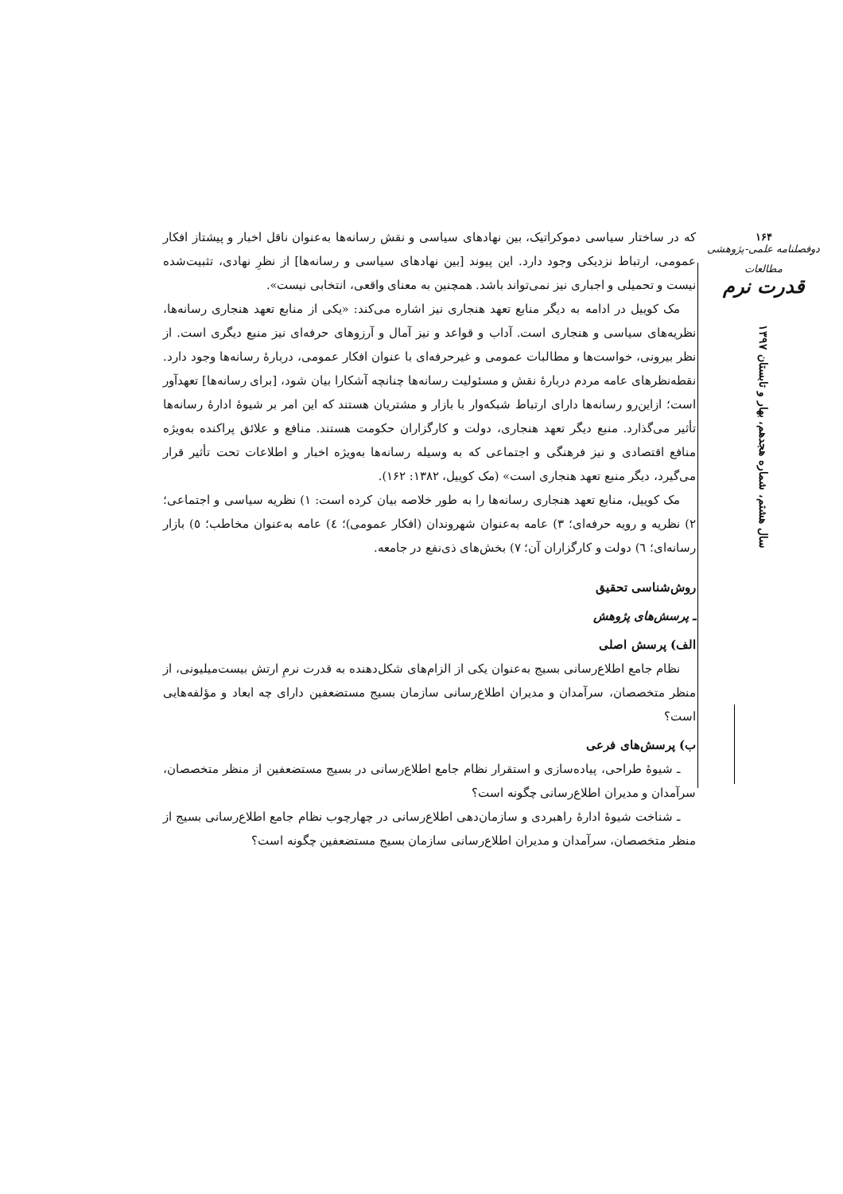که در ساختار سیاسی دموکراتیک، بین نهادهای سیاسی و نقش رسانه‌ها به‌عنوان ناقل اخبار و پیشتاز افکار عمومی، ارتباط نزدیکی وجود دارد. این پیوند [بین نهادهای سیاسی و رسانه‌ها] از نظرِ نهادی، تثبیت‌شده نیست و تحمیلی و اجباری نیز نمی‌تواند باشد. همچنین به معنای واقعی، انتخابی نیست».
مک کوییل در ادامه به دیگر منابع تعهد هنجاری نیز اشاره می‌کند: «یکی از منابع تعهد هنجاری رسانه‌ها، نظریه‌های سیاسی و هنجاری است. آداب و قواعد و نیز آمال و آرزوهای حرفه‌ای نیز منبع دیگری است. از نظر بیرونی، خواست‌ها و مطالبات عمومی و غیرحرفه‌ای با عنوان افکار عمومی، دربارهٔ رسانه‌ها وجود دارد. نقطه‌نظرهای عامه مردم دربارهٔ نقش و مسئولیت رسانه‌ها چنانچه آشکارا بیان شود، [برای رسانه‌ها] تعهدآور است؛ ازاین‌رو رسانه‌ها دارای ارتباط شبکه‌وار با بازار و مشتریان هستند که این امر بر شیوهٔ ادارهٔ رسانه‌ها تأثیر می‌گذارد. منبع دیگر تعهد هنجاری، دولت و کارگزاران حکومت هستند. منافع و علائق پراکنده به‌ویژه منافع اقتصادی و نیز فرهنگی و اجتماعی که به وسیله رسانه‌ها به‌ویژه اخبار و اطلاعات تحت تأثیر قرار می‌گیرد، دیگر منبع تعهد هنجاری است» (مک کوییل، ۱۳۸۲: ۱۶۲).
مک کوییل، منابع تعهد هنجاری رسانه‌ها را به طور خلاصه بیان کرده است: ۱) نظریه سیاسی و اجتماعی؛ ۲) نظریه و رویه حرفه‌ای؛ ۳) عامه به‌عنوان شهروندان (افکار عمومی)؛ ٤) عامه به‌عنوان مخاطب؛ ٥) بازار رسانه‌ای؛ ٦) دولت و کارگزاران آن؛ ٧) بخش‌های ذی‌نفع در جامعه.
روش‌شناسی تحقیق
ـ پرسش‌های پژوهش
الف) پرسش اصلی
نظام جامع اطلاع‌رسانی بسیج به‌عنوان یکی از الزام‌های شکل‌دهنده به قدرت نرمِ ارتش بیست‌میلیونی، از منظر متخصصان، سرآمدان و مدیران اطلاع‌رسانی سازمان بسیج مستضعفین دارای چه ابعاد و مؤلفه‌هایی است؟
ب) پرسش‌های فرعی
ـ شیوهٔ طراحی، پیاده‌سازی و استقرار نظام جامع اطلاع‌رسانی در بسیج مستضعفین از منظر متخصصان، سرآمدان و مدیران اطلاع‌رسانی چگونه است؟
ـ شناخت شیوهٔ ادارهٔ راهبردی و سازمان‌دهی اطلاع‌رسانی در چهارچوب نظام جامع اطلاع‌رسانی بسیج از منظر متخصصان، سرآمدان و مدیران اطلاع‌رسانی سازمان بسیج مستضعفین چگونه است؟
۱۶۴
دوفصلنامه علمی-پژوهشی
مطالعات
قدرت نرم
سال هشتم، شماره هجدهم، بهار و تابستان ۱۳۹۷